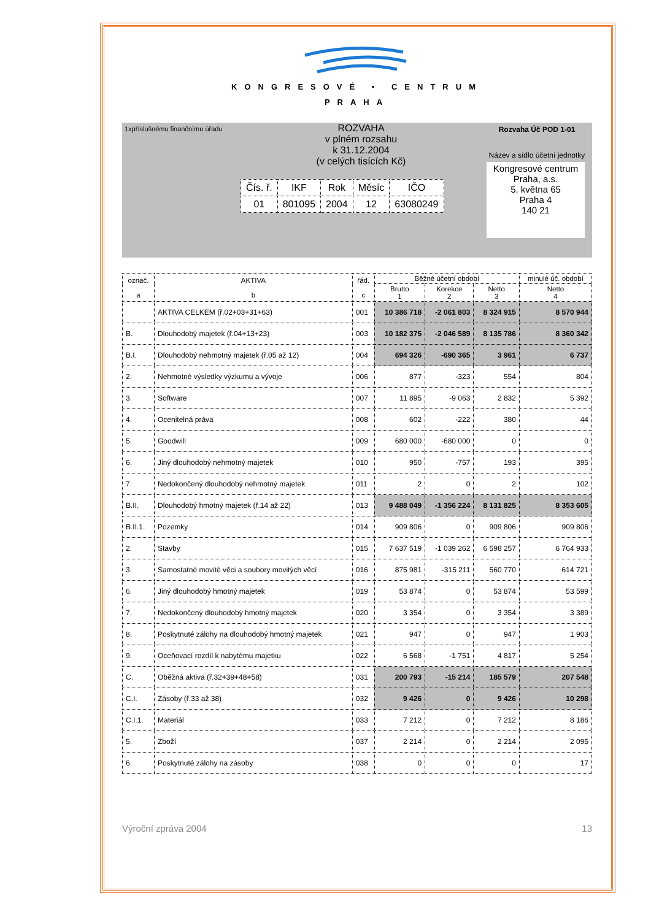KONGRESOVÉ • CENTRUM
PRAHA
1xpříslušnému finančnímu úřadu
ROZVAHA
v plném rozsahu
k 31.12.2004
(v celých tisících Kč)
| Čís. ř. | IKF | Rok | Měsíc | IČO |
| 01 | 801095 | 2004 | 12 | 63080249 |
Rozvaha Úč POD 1-01
Název a sídlo účetní jednotky
Kongresové centrum Praha, a.s.
5. května 65
Praha 4
140 21
| označ. a | AKTIVA b | řád. c | Běžné účetní období | | | minulé úč. období |
| --- | --- | --- | --- | --- | --- | --- |
| | | | Brutto 1 | Korekce 2 | Netto 3 | Netto 4 |
| | AKTIVA CELKEM (ř.02+03+31+63) | 001 | 10 386 718 | -2 061 803 | 8 324 915 | 8 570 944 |
| B. | Dlouhodobý majetek (ř.04+13+23) | 003 | 10 182 375 | -2 046 589 | 8 135 786 | 8 360 342 |
| B.I. | Dlouhodobý nehmotný majetek (ř.05 až 12) | 004 | 694 326 | -690 365 | 3 961 | 6 737 |
| 2. | Nehmotné výsledky výzkumu a vývoje | 006 | 877 | -323 | 554 | 804 |
| 3. | Software | 007 | 11 895 | -9 063 | 2 832 | 5 392 |
| 4. | Ocenitelná práva | 008 | 602 | -222 | 380 | 44 |
| 5. | Goodwill | 009 | 680 000 | -680 000 | 0 | 0 |
| 6. | Jiný dlouhodobý nehmotný majetek | 010 | 950 | -757 | 193 | 395 |
| 7. | Nedokončený dlouhodobý nehmotný majetek | 011 | 2 | 0 | 2 | 102 |
| B.II. | Dlouhodobý hmotný majetek (ř.14 až 22) | 013 | 9 488 049 | -1 356 224 | 8 131 825 | 8 353 605 |
| B.II.1. | Pozemky | 014 | 909 806 | 0 | 909 806 | 909 806 |
| 2. | Stavby | 015 | 7 637 519 | -1 039 262 | 6 598 257 | 6 764 933 |
| 3. | Samostatné movité věci a soubory movitých věcí | 016 | 875 981 | -315 211 | 560 770 | 614 721 |
| 6. | Jiný dlouhodobý hmotný majetek | 019 | 53 874 | 0 | 53 874 | 53 599 |
| 7. | Nedokončený dlouhodobý hmotný majetek | 020 | 3 354 | 0 | 3 354 | 3 389 |
| 8. | Poskytnuté zálohy na dlouhodobý hmotný majetek | 021 | 947 | 0 | 947 | 1 903 |
| 9. | Oceňovací rozdíl k nabytému majetku | 022 | 6 568 | -1 751 | 4 817 | 5 254 |
| C. | Oběžná aktiva (ř.32+39+48+58) | 031 | 200 793 | -15 214 | 185 579 | 207 548 |
| C.I. | Zásoby (ř.33 až 38) | 032 | 9 426 | 0 | 9 426 | 10 298 |
| C.I.1. | Materiál | 033 | 7 212 | 0 | 7 212 | 8 186 |
| 5. | Zboží | 037 | 2 214 | 0 | 2 214 | 2 095 |
| 6. | Poskytnuté zálohy na zásoby | 038 | 0 | 0 | 0 | 17 |
Výroční zpráva 2004 13